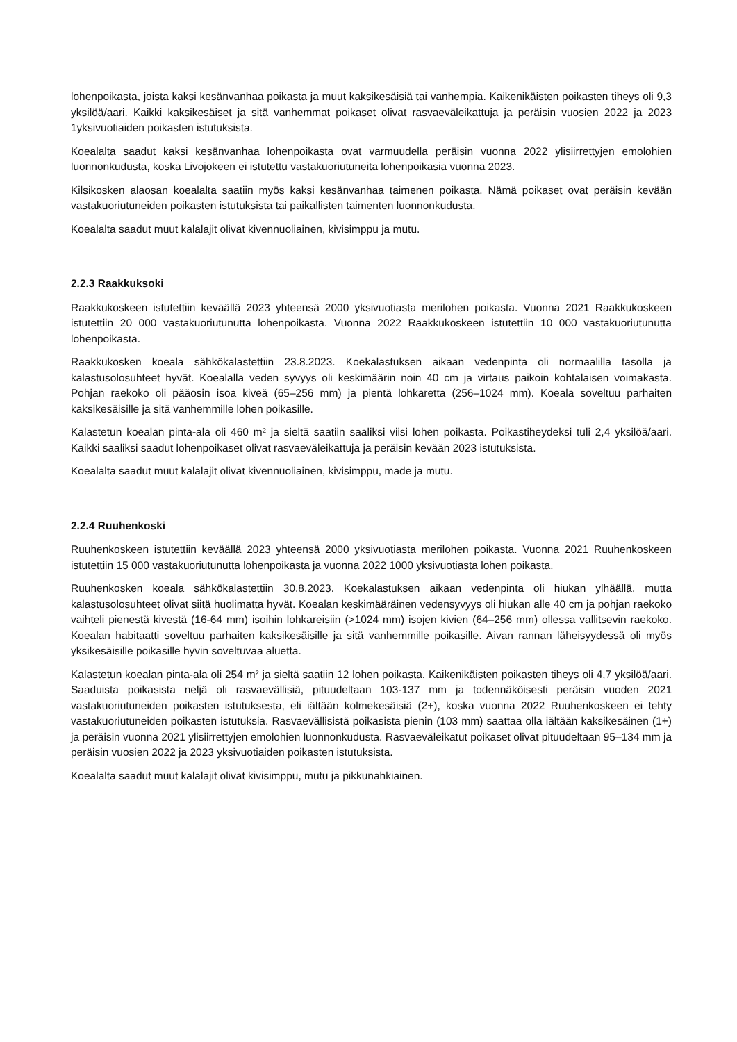lohenpoikasta, joista kaksi kesänvanhaa poikasta ja muut kaksikesäisiä tai vanhempia. Kaikenikäisten poikasten tiheys oli 9,3 yksilöä/aari. Kaikki kaksikesäiset ja sitä vanhemmat poikaset olivat rasvaeväleikattuja ja peräisin vuosien 2022 ja 2023 1yksivuotiaiden poikasten istutuksista.
Koealalta saadut kaksi kesänvanhaa lohenpoikasta ovat varmuudella peräisin vuonna 2022 ylisiirrettyjen emolohien luonnonkudusta, koska Livojokeen ei istutettu vastakuoriutuneita lohenpoikasia vuonna 2023.
Kilsikosken alaosan koealalta saatiin myös kaksi kesänvanhaa taimenen poikasta. Nämä poikaset ovat peräisin kevään vastakuoriutuneiden poikasten istutuksista tai paikallisten taimenten luonnonkudusta.
Koealalta saadut muut kalalajit olivat kivennuoliainen, kivisimppu ja mutu.
2.2.3 Raakkuksoki
Raakkukoskeen istutettiin keväällä 2023 yhteensä 2000 yksivuotiasta merilohen poikasta. Vuonna 2021 Raakkukoskeen istutettiin 20 000 vastakuoriutunutta lohenpoikasta. Vuonna 2022 Raakkukoskeen istutettiin 10 000 vastakuoriutunutta lohenpoikasta.
Raakkukosken koeala sähkökalastettiin 23.8.2023. Koekalastuksen aikaan vedenpinta oli normaalilla tasolla ja kalastusolosuhteet hyvät. Koealalla veden syvyys oli keskimäärin noin 40 cm ja virtaus paikoin kohtalaisen voimakasta. Pohjan raekoko oli pääosin isoa kiveä (65–256 mm) ja pientä lohkaretta (256–1024 mm). Koeala soveltuu parhaiten kaksikesäisille ja sitä vanhemmille lohen poikasille.
Kalastetun koealan pinta-ala oli 460 m² ja sieltä saatiin saaliksi viisi lohen poikasta. Poikastiheydeksi tuli 2,4 yksilöä/aari. Kaikki saaliksi saadut lohenpoikaset olivat rasvaeväleikattuja ja peräisin kevään 2023 istutuksista.
Koealalta saadut muut kalalajit olivat kivennuoliainen, kivisimppu, made ja mutu.
2.2.4 Ruuhenkoski
Ruuhenkoskeen istutettiin keväällä 2023 yhteensä 2000 yksivuotiasta merilohen poikasta. Vuonna 2021 Ruuhenkoskeen istutettiin 15 000 vastakuoriutunutta lohenpoikasta ja vuonna 2022 1000 yksivuotiasta lohen poikasta.
Ruuhenkosken koeala sähkökalastettiin 30.8.2023. Koekalastuksen aikaan vedenpinta oli hiukan ylhäällä, mutta kalastusolosuhteet olivat siitä huolimatta hyvät. Koealan keskimääräinen vedensyvyys oli hiukan alle 40 cm ja pohjan raekoko vaihteli pienestä kivestä (16-64 mm) isoihin lohkareisiin (>1024 mm) isojen kivien (64–256 mm) ollessa vallitsevin raekoko. Koealan habitaatti soveltuu parhaiten kaksikesäisille ja sitä vanhemmille poikasille. Aivan rannan läheisyydessä oli myös yksikesäisille poikasille hyvin soveltuvaa aluetta.
Kalastetun koealan pinta-ala oli 254 m² ja sieltä saatiin 12 lohen poikasta. Kaikenikäisten poikasten tiheys oli 4,7 yksilöä/aari. Saaduista poikasista neljä oli rasvaevällisiä, pituudeltaan 103-137 mm ja todennäköisesti peräisin vuoden 2021 vastakuoriutuneiden poikasten istutuksesta, eli iältään kolmekesäisiä (2+), koska vuonna 2022 Ruuhenkoskeen ei tehty vastakuoriutuneiden poikasten istutuksia. Rasvaevällisistä poikasista pienin (103 mm) saattaa olla iältään kaksikesäinen (1+) ja peräisin vuonna 2021 ylisiirrettyjen emolohien luonnonkudusta. Rasvaeväleikatut poikaset olivat pituudeltaan 95–134 mm ja peräisin vuosien 2022 ja 2023 yksivuotiaiden poikasten istutuksista.
Koealalta saadut muut kalalajit olivat kivisimppu, mutu ja pikkunahkiainen.